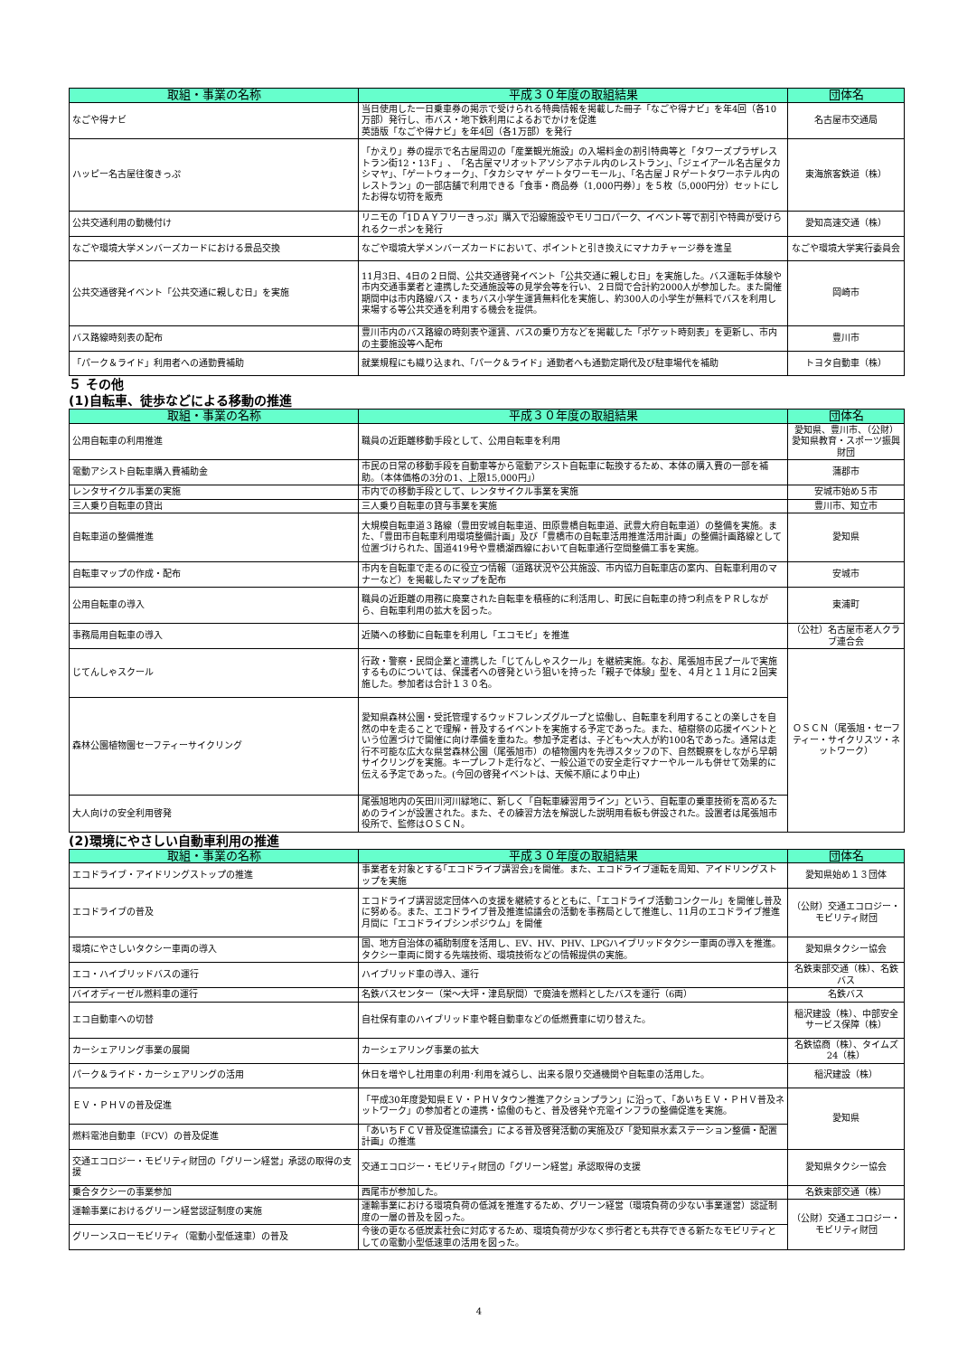| 取組・事業の名称 | 平成３０年度の取組結果 | 団体名 |
| --- | --- | --- |
| なごや得ナビ | 当日使用した一日乗車券の掲示で受けられる特典情報を掲載した冊子「なごや得ナビ」を年4回（各10万部）発行し、市バス・地下鉄利用によるおでかけを促進 英語版「なごや得ナビ」を年4回（各1万部）を発行 | 名古屋市交通局 |
| ハッピー名古屋往復きっぷ | 「かえり」券の提示で名古屋周辺の「産業観光施設」の入場料金の割引特典等と「タワーズプラザレストラン街12・13Ｆ」、「名古屋マリオットアソシアホテル内のレストラン」、「ジェイアール名古屋タカシマヤ」、「ゲートウォーク」、「タカシマヤ ゲートタワーモール」、「名古屋ＪＲゲートタワーホテル内のレストラン」の一部店舗で利用できる「食事・商品券（1,000円券）」を５枚（5,000円分）セットにしたお得な切符を販売 | 東海旅客鉄道（株） |
| 公共交通利用の動機付け | リニモの「1ＤＡＹフリーきっぷ」購入で沿線施設やモリコロパーク、イベント等で割引や特典が受けられるクーポンを発行 | 愛知高速交通（株） |
| なごや環境大学メンバーズカードにおける景品交換 | なごや環境大学メンバーズカードにおいて、ポイントと引き換えにマナカチャージ券を進呈 | なごや環境大学実行委員会 |
| 公共交通啓発イベント「公共交通に親しむ日」を実施 | 11月3日、4日の２日間、公共交通啓発イベント「公共交通に親しむ日」を実施した。バス運転手体験や市内交通事業者と連携した交通施設等の見学会等を行い、２日間で合計約2000人が参加した。また開催期間中は市内路線バス・まちバス小学生運賃無料化を実施し、約300人の小学生が無料でバスを利用し来場する等公共交通を利用する機会を提供。 | 岡崎市 |
| バス路線時刻表の配布 | 豊川市内のバス路線の時刻表や運賃、バスの乗り方などを掲載した「ポケット時刻表」を更新し、市内の主要施設等へ配布 | 豊川市 |
| 「パーク＆ライド」利用者への通勤費補助 | 就業規程にも織り込まれ、「パーク＆ライド」通勤者へも通勤定期代及び駐車場代を補助 | トヨタ自動車（株） |
５ その他
(1)自転車、徒歩などによる移動の推進
| 取組・事業の名称 | 平成３０年度の取組結果 | 団体名 |
| --- | --- | --- |
| 公用自転車の利用推進 | 職員の近距離移動手段として、公用自転車を利用 | 愛知県、豊川市、（公財）愛知県教育・スポーツ振興財団 |
| 電動アシスト自転車購入費補助金 | 市民の日常の移動手段を自動車等から電動アシスト自転車に転換するため、本体の購入費の一部を補助。（本体価格の3分の1、上限15,000円」） | 蒲郡市 |
| レンタサイクル事業の実施 | 市内での移動手段として、レンタサイクル事業を実施 | 安城市始め５市 |
| 三人乗り自転車の貸出 | 三人乗り自転車の貸与事業を実施 | 豊川市、知立市 |
| 自転車道の整備推進 | 大規模自転車道３路線（豊田安城自転車道、田原豊橋自転車道、武豊大府自転車道）の整備を実施。また、「豊田市自転車利用環境整備計画」及び「豊橋市の自転車活用推進活用計画」の整備計画路線として位置づけられた、国道419号や豊橋湖西線において自転車通行空間整備工事を実施。 | 愛知県 |
| 自転車マップの作成・配布 | 市内を自転車で走るのに役立つ情報（道路状況や公共施設、市内協力自転車店の案内、自転車利用のマナーなど）を掲載したマップを配布 | 安城市 |
| 公用自転車の導入 | 職員の近距離の用務に廃棄された自転車を積極的に利活用し、町民に自転車の持つ利点をＰＲしながら、自転車利用の拡大を図った。 | 東浦町 |
| 事務局用自転車の導入 | 近隣への移動に自転車を利用し「エコモビ」を推進 | （公社）名古屋市老人クラブ連合会 |
| じてんしゃスクール | 行政・警察・民間企業と連携した「じてんしゃスクール」を継続実施。なお、尾張旭市民プールで実施するものについては、保護者への啓発という狙いを持った「親子で体験」型を、４月と１１月に２回実施した。参加者は合計１３０名。 | ＯＳＣＮ（尾張旭・セーフティー・サイクリスツ・ネットワーク） |
| 森林公園植物園セーフティーサイクリング | 愛知県森林公園・受託管理するウッドフレンズグループと協働し、自転車を利用することの楽しさを自然の中を走ることで理解・普及するイベントを実施する予定であった。また、植樹祭の応援イベントという位置づけで開催に向け準備を重ねた。参加予定者は、子ども〜大人が約100名であった。通常は走行不可能な広大な県営森林公園（尾張旭市）の植物園内を先導スタッフの下、自然観察をしながら早朝サイクリングを実施。キープレフト走行など、一般公道での安全走行マナーやルールも併せて効果的に伝える予定であった。(今回の啓発イベントは、天候不順により中止) | |
| 大人向けの安全利用啓発 | 尾張旭地内の矢田川河川緑地に、新しく「自転車練習用ライン」という、自転車の乗車技術を高めるためのラインが設置された。また、その練習方法を解説した説明用看板も併設された。設置者は尾張旭市役所で、監修はＯＳＣＮ。 | |
(2)環境にやさしい自動車利用の推進
| 取組・事業の名称 | 平成３０年度の取組結果 | 団体名 |
| --- | --- | --- |
| エコドライブ・アイドリングストップの推進 | 事業者を対象とする｢エコドライブ講習会｣を開催。また、エコドライブ運転を周知、アイドリングストップを実施 | 愛知県始め１３団体 |
| エコドライブの普及 | エコドライブ講習認定団体への支援を継続するとともに、「エコドライブ活動コンクール」を開催し普及に努める。また、エコドライブ普及推進協議会の活動を事務局として推進し、11月のエコドライブ推進月間に「エコドライブシンポジウム」を開催 | （公財）交通エコロジー・モビリティ財団 |
| 環境にやさしいタクシー車両の導入 | 国、地方自治体の補助制度を活用し、EV、HV、PHV、LPGハイブリッドタクシー車両の導入を推進。タクシー車両に関する先端技術、環境技術などの情報提供の実施。 | 愛知県タクシー協会 |
| エコ・ハイブリッドバスの運行 | ハイブリッド車の導入、運行 | 名鉄東部交通（株）、名鉄バス |
| バイオディーゼル燃料車の運行 | 名鉄バスセンター（栄〜大坪・津島駅間）で廃油を燃料としたバスを運行（6両） | 名鉄バス |
| エコ自動車への切替 | 自社保有車のハイブリッド車や軽自動車などの低燃費車に切り替えた。 | 稲沢建設（株）、中部安全サービス保障（株） |
| カーシェアリング事業の展開 | カーシェアリング事業の拡大 | 名鉄協商（株）、タイムズ24（株） |
| パーク＆ライド・カーシェアリングの活用 | 休日を増やし社用車の利用･利用を減らし、出来る限り交通機関や自転車の活用した。 | 稲沢建設（株） |
| ＥＶ・ＰＨＶの普及促進 | 「平成30年度愛知県ＥＶ・ＰＨＶタウン推進アクションプラン」に沿って、「あいちＥＶ・ＰＨＶ普及ネットワーク」の参加者との連携・協働のもと、普及啓発や充電インフラの整備促進を実施。 | 愛知県 |
| 燃料電池自動車（FCV）の普及促進 | 「あいちＦＣＶ普及促進協議会」による普及啓発活動の実施及び「愛知県水素ステーション整備・配置計画」の推進 | |
| 交通エコロジー・モビリティ財団の「グリーン経営」承認の取得の支援 | 交通エコロジー・モビリティ財団の「グリーン経営」承認取得の支援 | 愛知県タクシー協会 |
| 乗合タクシーの事業参加 | 西尾市が参加した。 | 名鉄東部交通（株） |
| 運輸事業におけるグリーン経営認証制度の実施 | 運輸事業における環境負荷の低減を推進するため、グリーン経営（環境負荷の少ない事業運営）認証制度の一層の普及を図った。 | （公財）交通エコロジー・モビリティ財団 |
| グリーンスローモビリティ（電動小型低速車）の普及 | 今後の更なる低炭素社会に対応するため、環境負荷が少なく歩行者とも共存できる新たなモビリティとしての電動小型低速車の活用を図った。 | |
4